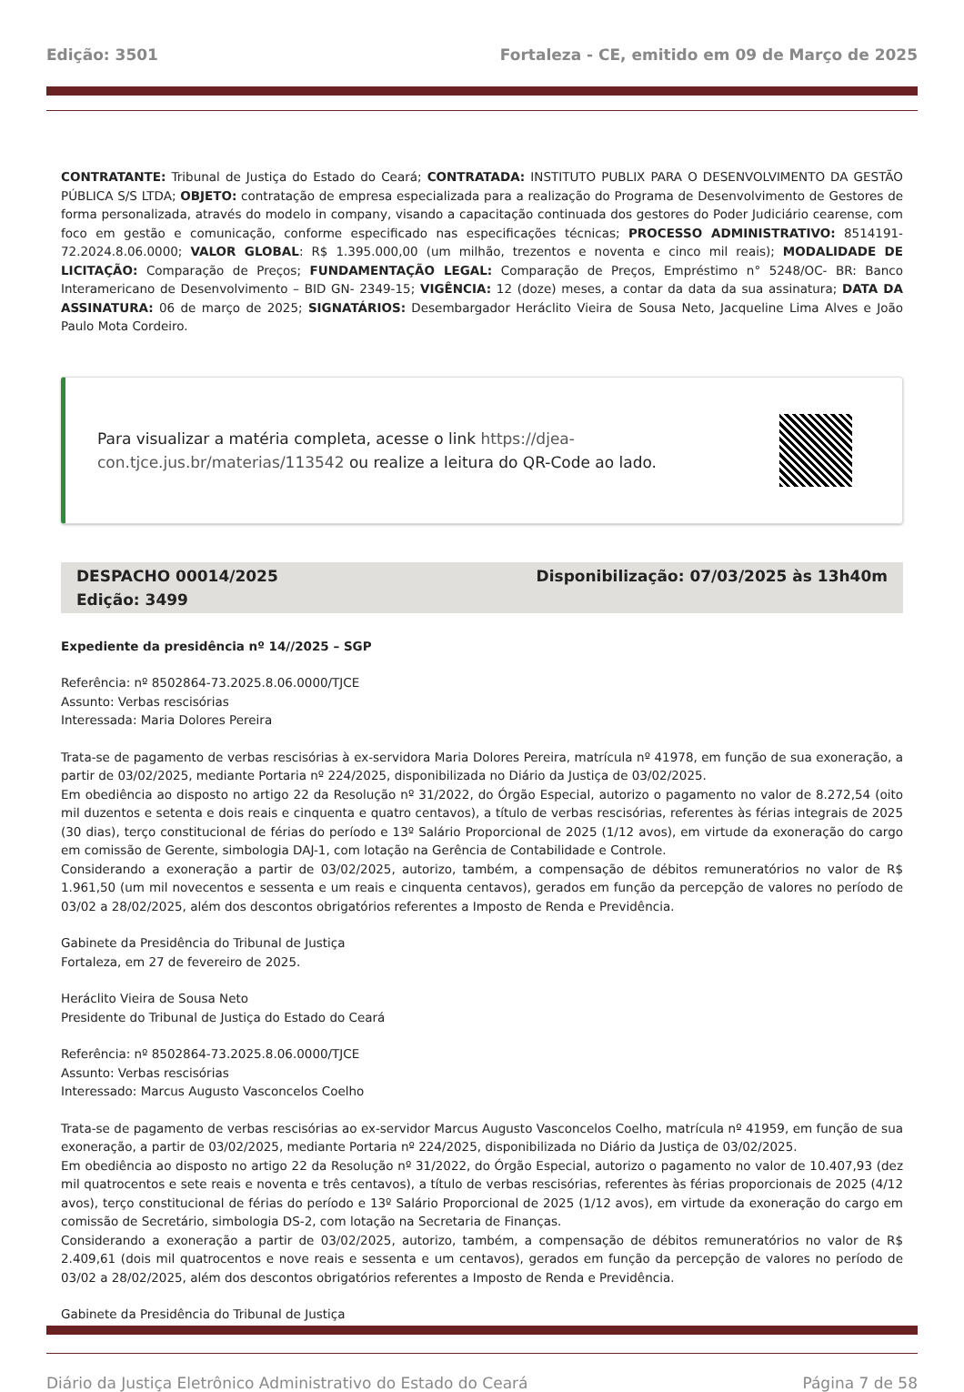Edição: 3501 Fortaleza - CE, emitido em 09 de Março de 2025
CONTRATANTE: Tribunal de Justiça do Estado do Ceará; CONTRATADA: INSTITUTO PUBLIX PARA O DESENVOLVIMENTO DA GESTÃO PÚBLICA S/S LTDA; OBJETO: contratação de empresa especializada para a realização do Programa de Desenvolvimento de Gestores de forma personalizada, através do modelo in company, visando a capacitação continuada dos gestores do Poder Judiciário cearense, com foco em gestão e comunicação, conforme especificado nas especificações técnicas; PROCESSO ADMINISTRATIVO: 8514191-72.2024.8.06.0000; VALOR GLOBAL: R$ 1.395.000,00 (um milhão, trezentos e noventa e cinco mil reais); MODALIDADE DE LICITAÇÃO: Comparação de Preços; FUNDAMENTAÇÃO LEGAL: Comparação de Preços, Empréstimo n° 5248/OC- BR: Banco Interamericano de Desenvolvimento – BID GN- 2349-15; VIGÊNCIA: 12 (doze) meses, a contar da data da sua assinatura; DATA DA ASSINATURA: 06 de março de 2025; SIGNATÁRIOS: Desembargador Heráclito Vieira de Sousa Neto, Jacqueline Lima Alves e João Paulo Mota Cordeiro.
Para visualizar a matéria completa, acesse o link https://djea-con.tjce.jus.br/materias/113542 ou realize a leitura do QR-Code ao lado.
DESPACHO 00014/2025
Edição: 3499
Disponibilização: 07/03/2025 às 13h40m
Expediente da presidência nº 14//2025 – SGP
Referência: nº 8502864-73.2025.8.06.0000/TJCE
Assunto: Verbas rescisórias
Interessada: Maria Dolores Pereira
Trata-se de pagamento de verbas rescisórias à ex-servidora Maria Dolores Pereira, matrícula nº 41978, em função de sua exoneração, a partir de 03/02/2025, mediante Portaria nº 224/2025, disponibilizada no Diário da Justiça de 03/02/2025.
Em obediência ao disposto no artigo 22 da Resolução nº 31/2022, do Órgão Especial, autorizo o pagamento no valor de 8.272,54 (oito mil duzentos e setenta e dois reais e cinquenta e quatro centavos), a título de verbas rescisórias, referentes às férias integrais de 2025 (30 dias), terço constitucional de férias do período e 13º Salário Proporcional de 2025 (1/12 avos), em virtude da exoneração do cargo em comissão de Gerente, simbologia DAJ-1, com lotação na Gerência de Contabilidade e Controle.
Considerando a exoneração a partir de 03/02/2025, autorizo, também, a compensação de débitos remuneratórios no valor de R$ 1.961,50 (um mil novecentos e sessenta e um reais e cinquenta centavos), gerados em função da percepção de valores no período de 03/02 a 28/02/2025, além dos descontos obrigatórios referentes a Imposto de Renda e Previdência.
Gabinete da Presidência do Tribunal de Justiça
Fortaleza, em 27 de fevereiro de 2025.
Heráclito Vieira de Sousa Neto
Presidente do Tribunal de Justiça do Estado do Ceará
Referência: nº 8502864-73.2025.8.06.0000/TJCE
Assunto: Verbas rescisórias
Interessado: Marcus Augusto Vasconcelos Coelho
Trata-se de pagamento de verbas rescisórias ao ex-servidor Marcus Augusto Vasconcelos Coelho, matrícula nº 41959, em função de sua exoneração, a partir de 03/02/2025, mediante Portaria nº 224/2025, disponibilizada no Diário da Justiça de 03/02/2025.
Em obediência ao disposto no artigo 22 da Resolução nº 31/2022, do Órgão Especial, autorizo o pagamento no valor de 10.407,93 (dez mil quatrocentos e sete reais e noventa e três centavos), a título de verbas rescisórias, referentes às férias proporcionais de 2025 (4/12 avos), terço constitucional de férias do período e 13º Salário Proporcional de 2025 (1/12 avos), em virtude da exoneração do cargo em comissão de Secretário, simbologia DS-2, com lotação na Secretaria de Finanças.
Considerando a exoneração a partir de 03/02/2025, autorizo, também, a compensação de débitos remuneratórios no valor de R$ 2.409,61 (dois mil quatrocentos e nove reais e sessenta e um centavos), gerados em função da percepção de valores no período de 03/02 a 28/02/2025, além dos descontos obrigatórios referentes a Imposto de Renda e Previdência.
Gabinete da Presidência do Tribunal de Justiça
Diário da Justiça Eletrônico Administrativo do Estado do Ceará Página 7 de 58